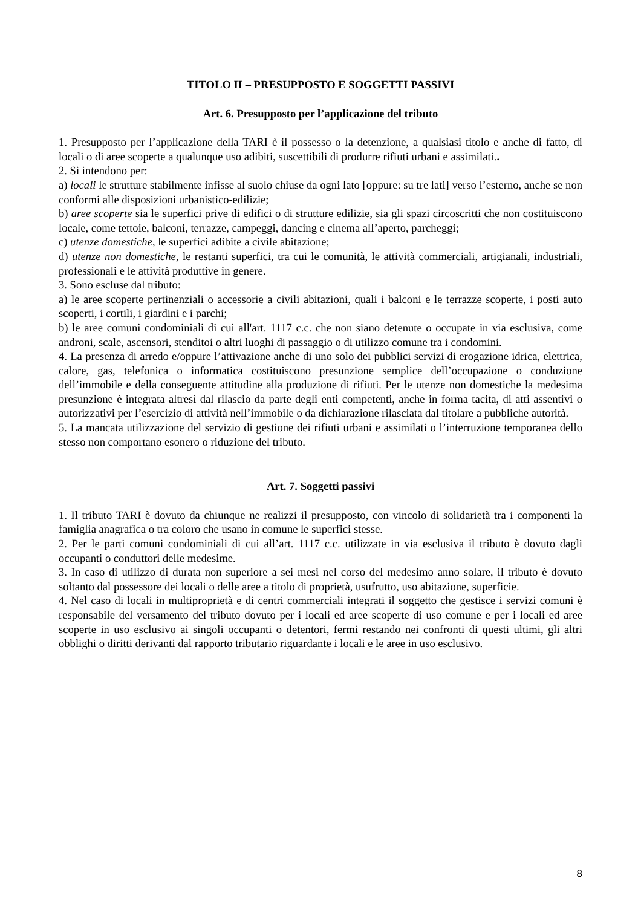TITOLO II – PRESUPPOSTO E SOGGETTI PASSIVI
Art. 6. Presupposto per l’applicazione del tributo
1. Presupposto per l’applicazione della TARI è il possesso o la detenzione, a qualsiasi titolo e anche di fatto, di locali o di aree scoperte a qualunque uso adibiti, suscettibili di produrre rifiuti urbani e assimilati..
2. Si intendono per:
a) locali le strutture stabilmente infisse al suolo chiuse da ogni lato [oppure: su tre lati] verso l’esterno, anche se non conformi alle disposizioni urbanistico-edilizie;
b) aree scoperte sia le superfici prive di edifici o di strutture edilizie, sia gli spazi circoscritti che non costituiscono locale, come tettoie, balconi, terrazze, campeggi, dancing e cinema all’aperto, parcheggi;
c) utenze domestiche, le superfici adibite a civile abitazione;
d) utenze non domestiche, le restanti superfici, tra cui le comunità, le attività commerciali, artigianali, industriali, professionali e le attività produttive in genere.
3. Sono escluse dal tributo:
a) le aree scoperte pertinenziali o accessorie a civili abitazioni, quali i balconi e le terrazze scoperte, i posti auto scoperti, i cortili, i giardini e i parchi;
b) le aree comuni condominiali di cui all'art. 1117 c.c. che non siano detenute o occupate in via esclusiva, come androni, scale, ascensori, stenditoi o altri luoghi di passaggio o di utilizzo comune tra i condomini.
4. La presenza di arredo e/oppure l’attivazione anche di uno solo dei pubblici servizi di erogazione idrica, elettrica, calore, gas, telefonica o informatica costituiscono presunzione semplice dell’occupazione o conduzione dell’immobile e della conseguente attitudine alla produzione di rifiuti. Per le utenze non domestiche la medesima presunzione è integrata altresì dal rilascio da parte degli enti competenti, anche in forma tacita, di atti assentivi o autorizzativi per l’esercizio di attività nell’immobile o da dichiarazione rilasciata dal titolare a pubbliche autorità.
5. La mancata utilizzazione del servizio di gestione dei rifiuti urbani e assimilati o l’interruzione temporanea dello stesso non comportano esonero o riduzione del tributo.
Art. 7. Soggetti passivi
1. Il tributo TARI è dovuto da chiunque ne realizzi il presupposto, con vincolo di solidarietà tra i componenti la famiglia anagrafica o tra coloro che usano in comune le superfici stesse.
2. Per le parti comuni condominiali di cui all’art. 1117 c.c. utilizzate in via esclusiva il tributo è dovuto dagli occupanti o conduttori delle medesime.
3. In caso di utilizzo di durata non superiore a sei mesi nel corso del medesimo anno solare, il tributo è dovuto soltanto dal possessore dei locali o delle aree a titolo di proprietà, usufrutto, uso abitazione, superficie.
4. Nel caso di locali in multiproprietà e di centri commerciali integrati il soggetto che gestisce i servizi comuni è responsabile del versamento del tributo dovuto per i locali ed aree scoperte di uso comune e per i locali ed aree scoperte in uso esclusivo ai singoli occupanti o detentori, fermi restando nei confronti di questi ultimi, gli altri obblighi o diritti derivanti dal rapporto tributario riguardante i locali e le aree in uso esclusivo.
8